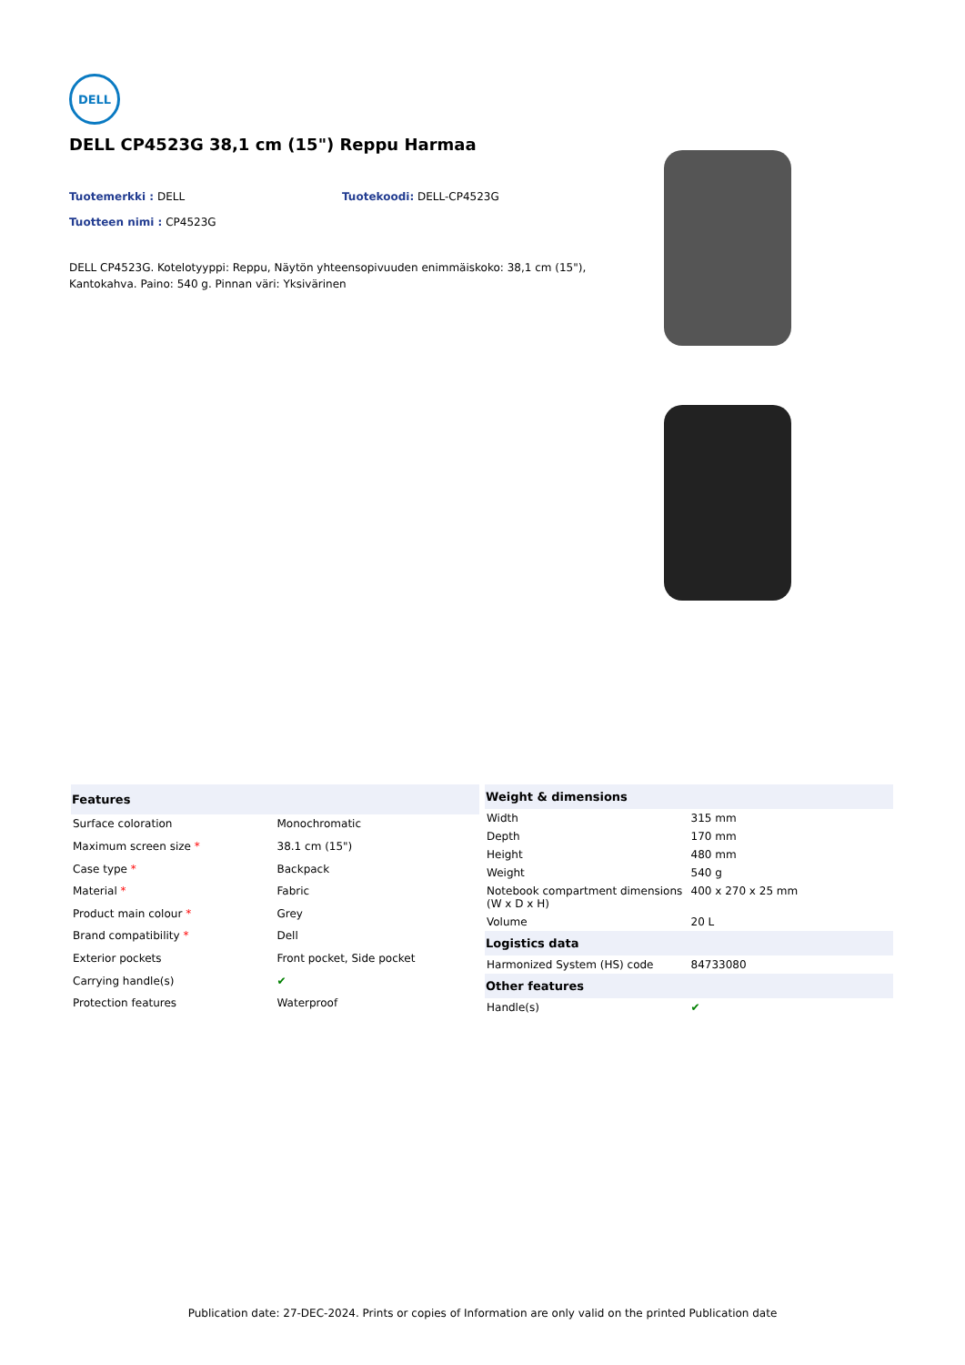DELL
DELL CP4523G 38,1 cm (15") Reppu Harmaa
Tuotemerkki : DELL Tuotekoodi: DELL-CP4523G
Tuotteen nimi : CP4523G
DELL CP4523G. Kotelotyyppi: Reppu, Näytön yhteensopivuuden enimmäiskoko: 38,1 cm (15"), Kantokahva. Paino: 540 g. Pinnan väri: Yksivärinen
| Features | |
| --- | --- |
| Surface coloration | Monochromatic |
| Maximum screen size * | 38.1 cm (15") |
| Case type * | Backpack |
| Material * | Fabric |
| Product main colour * | Grey |
| Brand compatibility * | Dell |
| Exterior pockets | Front pocket, Side pocket |
| Carrying handle(s) | ✔ |
| Protection features | Waterproof |
| Weight & dimensions | |
| --- | --- |
| Width | 315 mm |
| Depth | 170 mm |
| Height | 480 mm |
| Weight | 540 g |
| Notebook compartment dimensions (W x D x H) | 400 x 270 x 25 mm |
| Volume | 20 L |
| Logistics data | |
| Harmonized System (HS) code | 84733080 |
| Other features | |
| Handle(s) | ✔ |
Publication date: 27-DEC-2024. Prints or copies of Information are only valid on the printed Publication date